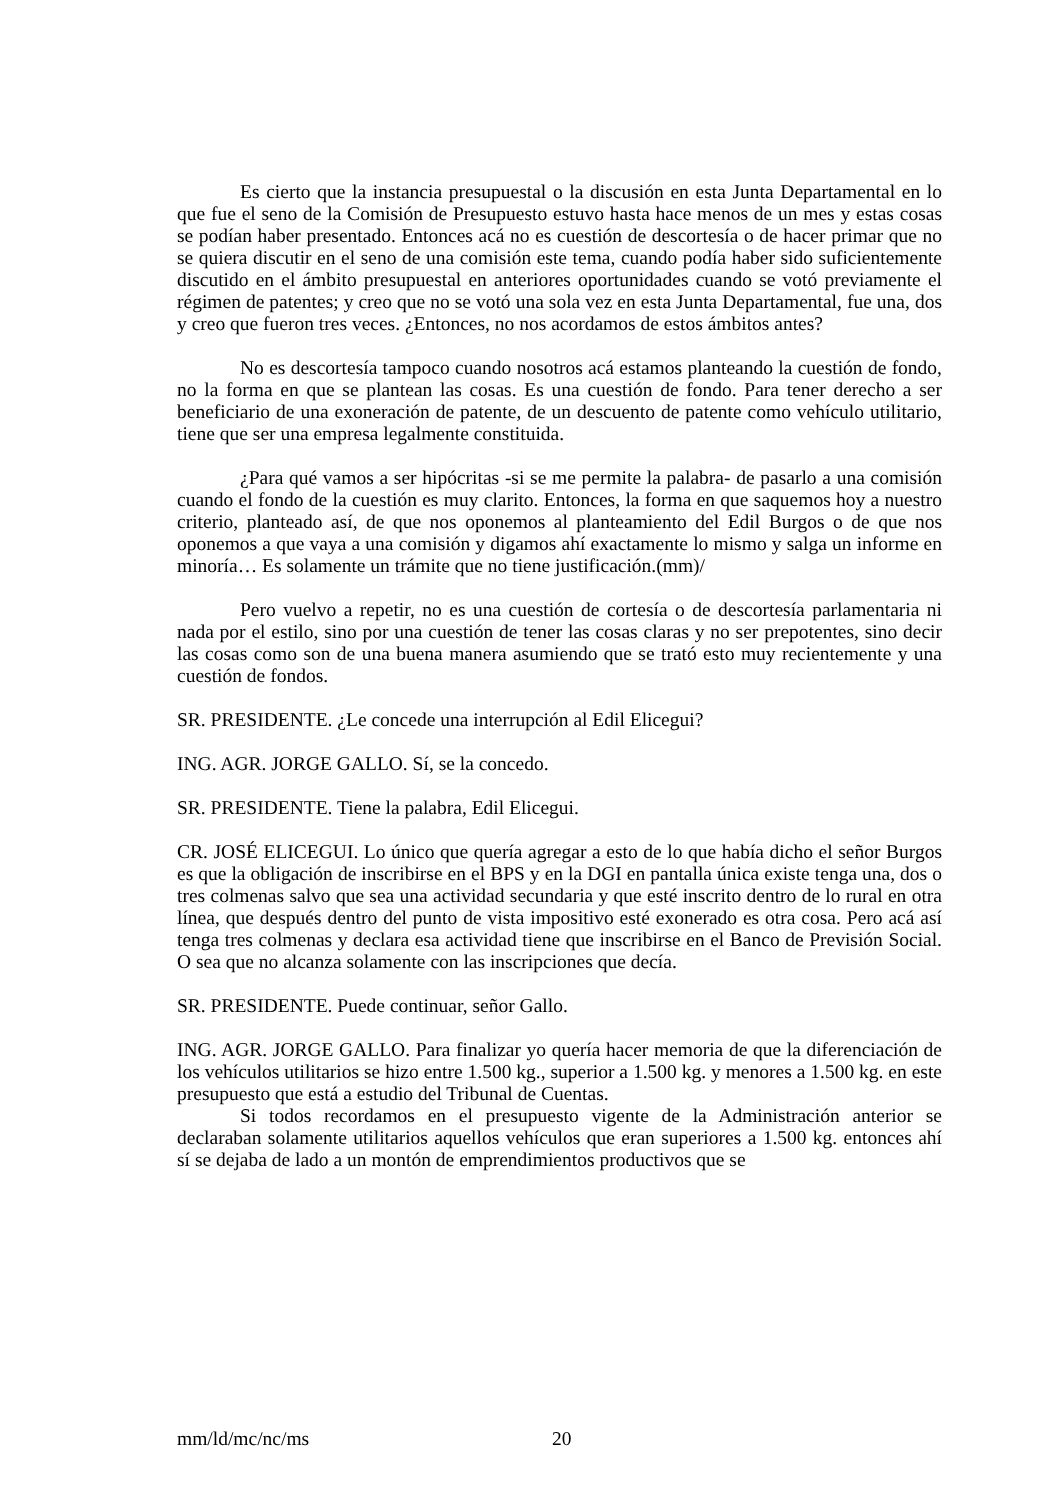Es cierto que la instancia presupuestal o la discusión en esta Junta Departamental en lo que fue el seno de la Comisión de Presupuesto estuvo hasta hace menos de un mes y estas cosas se podían haber presentado. Entonces acá no es cuestión de descortesía o de hacer primar que no se quiera discutir en el seno de una comisión este tema, cuando podía haber sido suficientemente discutido en el ámbito presupuestal en anteriores oportunidades cuando se votó previamente el régimen de patentes; y creo que no se votó una sola vez en esta Junta Departamental, fue una, dos y creo que fueron tres veces. ¿Entonces, no nos acordamos de estos ámbitos antes?
No es descortesía tampoco cuando nosotros acá estamos planteando la cuestión de fondo, no la forma en que se plantean las cosas. Es una cuestión de fondo. Para tener derecho a ser beneficiario de una exoneración de patente, de un descuento de patente como vehículo utilitario, tiene que ser una empresa legalmente constituida.
¿Para qué vamos a ser hipócritas -si se me permite la palabra- de pasarlo a una comisión cuando el fondo de la cuestión es muy clarito. Entonces, la forma en que saquemos hoy a nuestro criterio, planteado así, de que nos oponemos al planteamiento del Edil Burgos o de que nos oponemos a que vaya a una comisión y digamos ahí exactamente lo mismo y salga un informe en minoría… Es solamente un trámite que no tiene justificación.(mm)/
Pero vuelvo a repetir, no es una cuestión de cortesía o de descortesía parlamentaria ni nada por el estilo, sino por una cuestión de tener las cosas claras y no ser prepotentes, sino decir las cosas como son de una buena manera asumiendo que se trató esto muy recientemente y una cuestión de fondos.
SR. PRESIDENTE. ¿Le concede una interrupción al Edil Elicegui?
ING. AGR. JORGE GALLO. Sí, se la concedo.
SR. PRESIDENTE. Tiene la palabra, Edil Elicegui.
CR. JOSÉ ELICEGUI. Lo único que quería agregar a esto de lo que había dicho el señor Burgos es que la obligación de inscribirse en el BPS y en la DGI en pantalla única existe tenga una, dos o tres colmenas salvo que sea una actividad secundaria y que esté inscrito dentro de lo rural en otra línea, que después dentro del punto de vista impositivo esté exonerado es otra cosa. Pero acá así tenga tres colmenas y declara esa actividad tiene que inscribirse en el Banco de Previsión Social. O sea que no alcanza solamente con las inscripciones que decía.
SR. PRESIDENTE. Puede continuar, señor Gallo.
ING. AGR. JORGE GALLO. Para finalizar yo quería hacer memoria de que la diferenciación de los vehículos utilitarios se hizo entre 1.500 kg., superior a 1.500 kg. y menores a 1.500 kg. en este presupuesto que está a estudio del Tribunal de Cuentas.
Si todos recordamos en el presupuesto vigente de la Administración anterior se declaraban solamente utilitarios aquellos vehículos que eran superiores a 1.500 kg. entonces ahí sí se dejaba de lado a un montón de emprendimientos productivos que se
mm/ld/mc/nc/ms 20